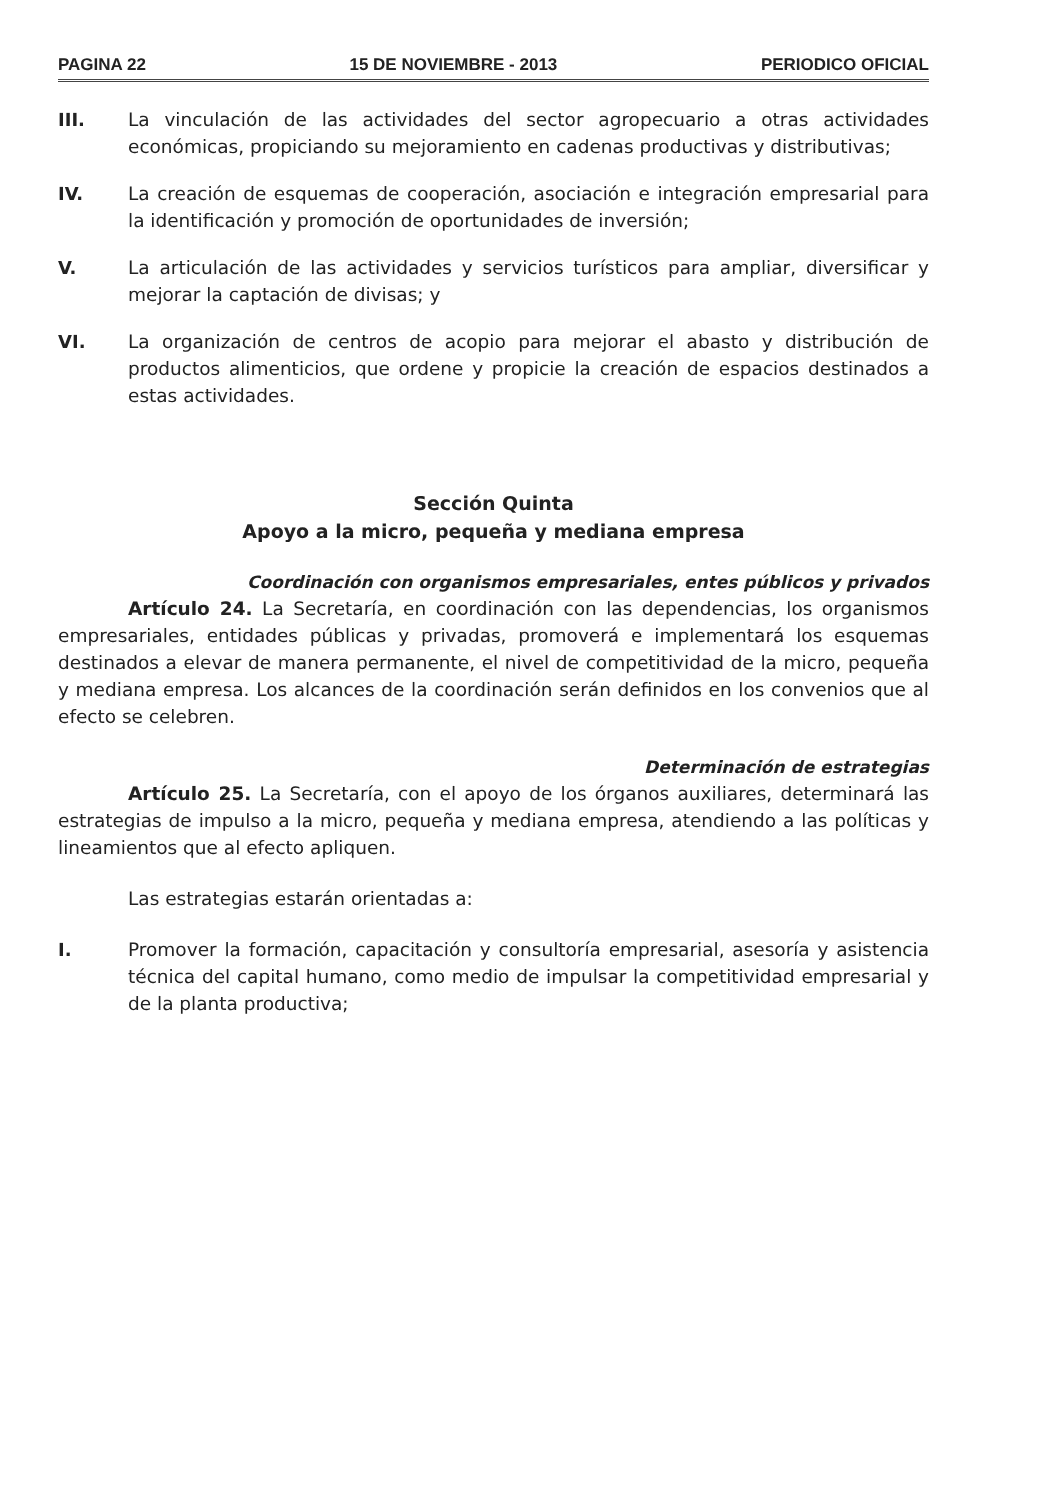PAGINA 22 15 DE NOVIEMBRE - 2013 PERIODICO OFICIAL
III. La vinculación de las actividades del sector agropecuario a otras actividades económicas, propiciando su mejoramiento en cadenas productivas y distributivas;
IV. La creación de esquemas de cooperación, asociación e integración empresarial para la identificación y promoción de oportunidades de inversión;
V. La articulación de las actividades y servicios turísticos para ampliar, diversificar y mejorar la captación de divisas; y
VI. La organización de centros de acopio para mejorar el abasto y distribución de productos alimenticios, que ordene y propicie la creación de espacios destinados a estas actividades.
Sección Quinta
Apoyo a la micro, pequeña y mediana empresa
Coordinación con organismos empresariales, entes públicos y privados
Artículo 24. La Secretaría, en coordinación con las dependencias, los organismos empresariales, entidades públicas y privadas, promoverá e implementará los esquemas destinados a elevar de manera permanente, el nivel de competitividad de la micro, pequeña y mediana empresa. Los alcances de la coordinación serán definidos en los convenios que al efecto se celebren.
Determinación de estrategias
Artículo 25. La Secretaría, con el apoyo de los órganos auxiliares, determinará las estrategias de impulso a la micro, pequeña y mediana empresa, atendiendo a las políticas y lineamientos que al efecto apliquen.
Las estrategias estarán orientadas a:
I. Promover la formación, capacitación y consultoría empresarial, asesoría y asistencia técnica del capital humano, como medio de impulsar la competitividad empresarial y de la planta productiva;